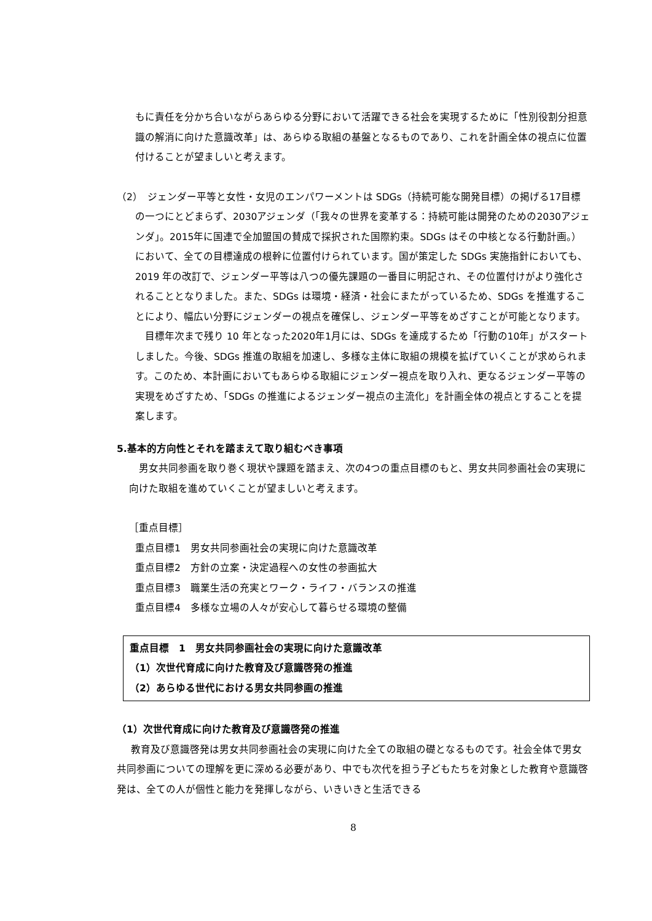もに責任を分かち合いながらあらゆる分野において活躍できる社会を実現するために「性別役割分担意識の解消に向けた意識改革」は、あらゆる取組の基盤となるものであり、これを計画全体の視点に位置付けることが望ましいと考えます。
（2）　ジェンダー平等と女性・女児のエンパワーメントは SDGs（持続可能な開発目標）の掲げる17目標の一つにとどまらず、2030アジェンダ（「我々の世界を変革する：持続可能は開発のための2030アジェンダ」。2015年に国連で全加盟国の賛成で採択された国際約束。SDGs はその中核となる行動計画。）において、全ての目標達成の根幹に位置付けられています。国が策定した SDGs 実施指針においても、2019 年の改訂で、ジェンダー平等は八つの優先課題の一番目に明記され、その位置付けがより強化されることとなりました。また、SDGs は環境・経済・社会にまたがっているため、SDGs を推進することにより、幅広い分野にジェンダーの視点を確保し、ジェンダー平等をめざすことが可能となります。
　目標年次まで残り 10 年となった2020年1月には、SDGs を達成するため「行動の10年」がスタートしました。今後、SDGs 推進の取組を加速し、多様な主体に取組の規模を拡げていくことが求められます。このため、本計画においてもあらゆる取組にジェンダー視点を取り入れ、更なるジェンダー平等の実現をめざすため、「SDGs の推進によるジェンダー視点の主流化」を計画全体の視点とすることを提案します。
5.基本的方向性とそれを踏まえて取り組むべき事項
男女共同参画を取り巻く現状や課題を踏まえ、次の4つの重点目標のもと、男女共同参画社会の実現に向けた取組を進めていくことが望ましいと考えます。
［重点目標］
重点目標1　男女共同参画社会の実現に向けた意識改革
重点目標2　方針の立案・決定過程への女性の参画拡大
重点目標3　職業生活の充実とワーク・ライフ・バランスの推進
重点目標4　多様な立場の人々が安心して暮らせる環境の整備
重点目標　1　男女共同参画社会の実現に向けた意識改革
（1）次世代育成に向けた教育及び意識啓発の推進
（2）あらゆる世代における男女共同参画の推進
（1）次世代育成に向けた教育及び意識啓発の推進
教育及び意識啓発は男女共同参画社会の実現に向けた全ての取組の礎となるものです。社会全体で男女共同参画についての理解を更に深める必要があり、中でも次代を担う子どもたちを対象とした教育や意識啓発は、全ての人が個性と能力を発揮しながら、いきいきと生活できる
8